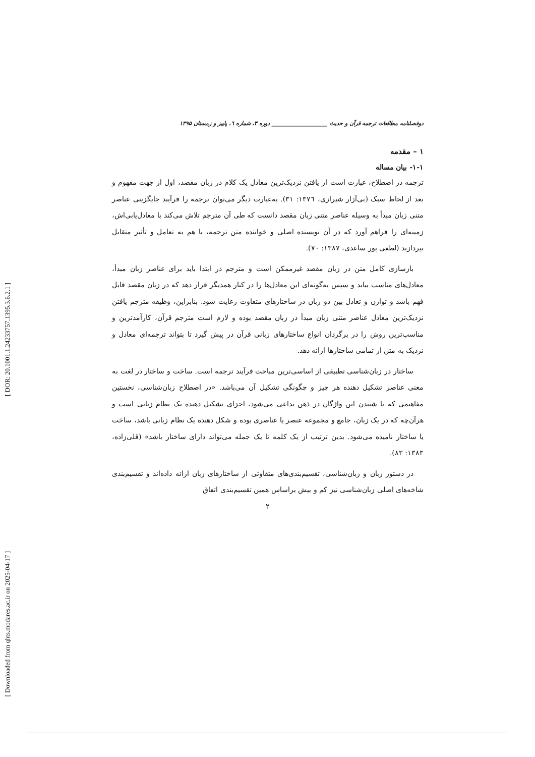[ DOR: 20.1001.1.24233757.1395.3.6.2.1 ]
[ Downloaded from qhts.modares.ac.ir on 2025-04-17 ]
دوفصلنامه مطالعات ترجمه قرآن و حدیث ____________________ دوره ۳، شماره ٦، پاییز و زمستان ۱۳۹۵
۱ – مقدمه
۱-۱- بیان مساله
ترجمه در اصطلاح، عبارت است از یافتن نزدیک‌ترین معادل یک کلام در زبان مقصد، اول از جهت مفهوم و بعد از لحاظ سبک (بی‌آزار شیرازی، ۱۳۷٦: ۳۱). به‌عبارت دیگر می‌توان ترجمه را فرآیند جایگزینی عناصر متنی زبان مبدأ به وسیله عناصر متنی زبان مقصد دانست که طی آن مترجم تلاش می‌کند با معادل‌یابی‌اش، زمینه‌ای را فراهم آورد که در آن نویسنده اصلی و خواننده متن ترجمه، با هم به تعامل و تأثیر متقابل بپردازند (لطفی پور ساعدی، ۱۳۸۷: ۷۰).
بازسازی کامل متن در زبان مقصد غیرممکن است و مترجم در ابتدا باید برای عناصر زبان مبدأ، معادل‌های مناسب بیابد و سپس به‌گونه‌ای این معادل‌ها را در کنار همدیگر قرار دهد که در زبان مقصد قابل فهم باشد و توازن و تعادل بین دو زبان در ساختارهای متفاوت رعایت شود. بنابراین، وظیفه مترجم یافتن نزدیک‌ترین معادل عناصر متنی زبان مبدأ در زبان مقصد بوده و لازم است مترجم قرآن، کارآمدترین و مناسب‌ترین روش را در برگردان انواع ساختارهای زبانی قرآن در پیش گیرد تا بتواند ترجمه‌ای معادل و نزدیک به متن از تمامی ساختارها ارائه دهد.
ساختار در زبان‌شناسی تطبیقی از اساسی‌ترین مباحث فرآیند ترجمه است. ساخت و ساختار در لغت به معنی عناصر تشکیل دهنده هر چیز و چگونگی تشکیل آن می‌باشد. «در اصطلاح زبان‌شناسی، نخستین مفاهیمی که با شنیدن این واژگان در ذهن تداعی می‌شود، اجزای تشکیل دهنده یک نظام زبانی است و هرآن‌چه که در یک زبان، جامع و مجموعه عنصر یا عناصری بوده و شکل دهنده یک نظام زبانی باشد، ساخت یا ساختار نامیده می‌شود. بدین ترتیب از یک کلمه تا یک جمله می‌تواند دارای ساختار باشد» (قلی‌زاده، ۱۳۸۳: ۸۳).
در دستور زبان و زبان‌شناسی، تقسیم‌بندی‌های متفاوتی از ساختارهای زبان ارائه داده‌اند و تقسیم‌بندی شاخه‌های اصلی زبان‌شناسی نیز کم و بیش براساس همین تقسیم‌بندی اتفاق
۲